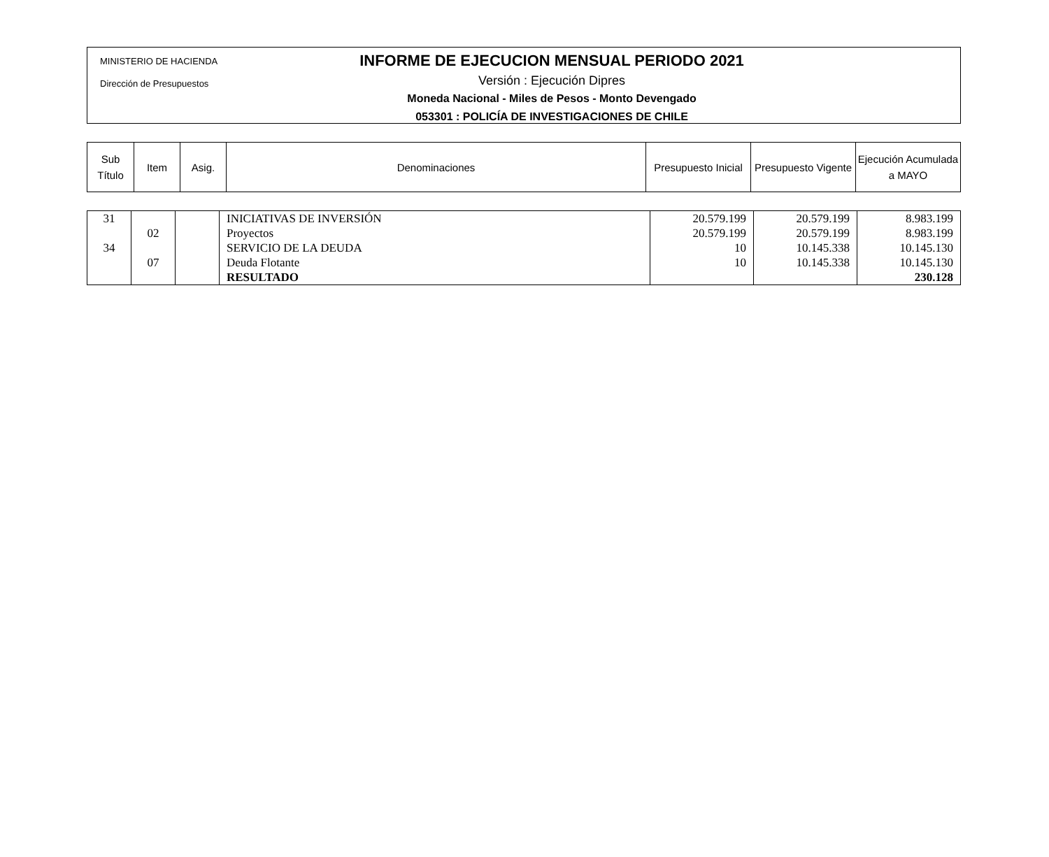MINISTERIO DE HACIENDA
Dirección de Presupuestos
INFORME DE EJECUCION MENSUAL PERIODO 2021
Versión : Ejecución Dipres
Moneda Nacional - Miles de Pesos - Monto Devengado
053301 : POLICÍA DE INVESTIGACIONES DE CHILE
| Sub Título | Item | Asig. | Denominaciones | Presupuesto Inicial | Presupuesto Vigente | Ejecución Acumulada a MAYO |
| --- | --- | --- | --- | --- | --- | --- |
| 31 | | | INICIATIVAS DE INVERSIÓN | 20.579.199 | 20.579.199 | 8.983.199 |
| | 02 | | Proyectos | 20.579.199 | 20.579.199 | 8.983.199 |
| 34 | | | SERVICIO DE LA DEUDA | 10 | 10.145.338 | 10.145.130 |
| | 07 | | Deuda Flotante | 10 | 10.145.338 | 10.145.130 |
| | | | RESULTADO | | | 230.128 |